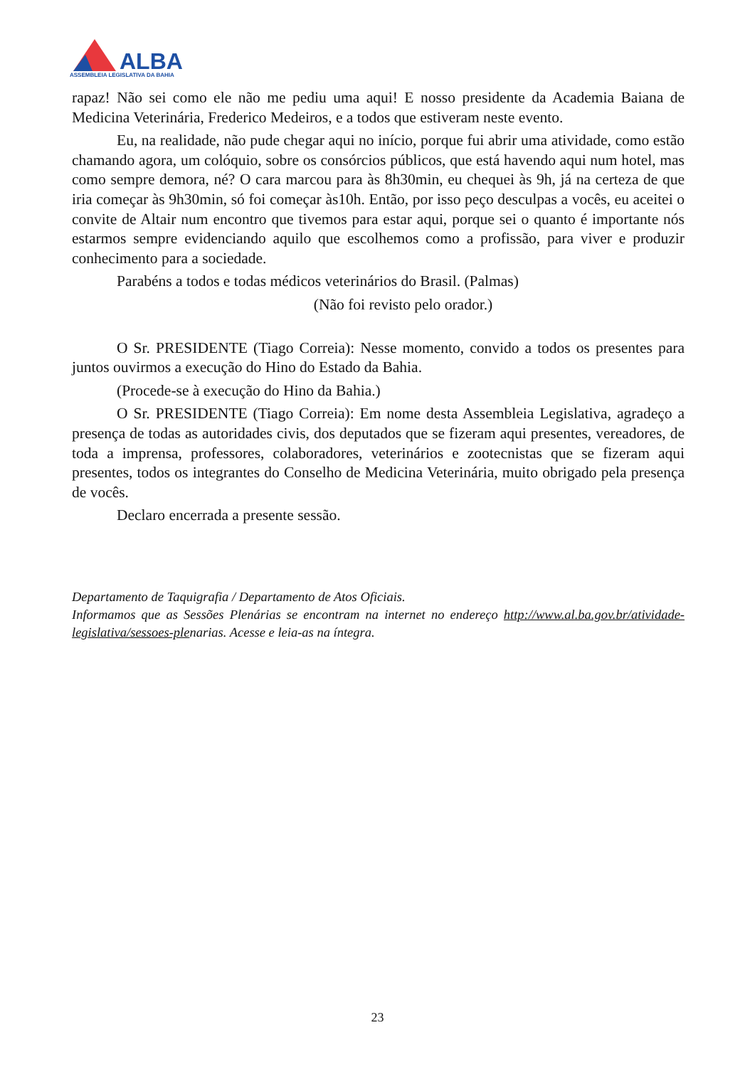ALBA
ASSEMBLEIA LEGISLATIVA DA BAHIA
rapaz! Não sei como ele não me pediu uma aqui! E nosso presidente da Academia Baiana de Medicina Veterinária, Frederico Medeiros, e a todos que estiveram neste evento.
Eu, na realidade, não pude chegar aqui no início, porque fui abrir uma atividade, como estão chamando agora, um colóquio, sobre os consórcios públicos, que está havendo aqui num hotel, mas como sempre demora, né? O cara marcou para às 8h30min, eu chequei às 9h, já na certeza de que iria começar às 9h30min, só foi começar às10h. Então, por isso peço desculpas a vocês, eu aceitei o convite de Altair num encontro que tivemos para estar aqui, porque sei o quanto é importante nós estarmos sempre evidenciando aquilo que escolhemos como a profissão, para viver e produzir conhecimento para a sociedade.
Parabéns a todos e todas médicos veterinários do Brasil. (Palmas)
(Não foi revisto pelo orador.)
O Sr. PRESIDENTE (Tiago Correia): Nesse momento, convido a todos os presentes para juntos ouvirmos a execução do Hino do Estado da Bahia.
(Procede-se à execução do Hino da Bahia.)
O Sr. PRESIDENTE (Tiago Correia): Em nome desta Assembleia Legislativa, agradeço a presença de todas as autoridades civis, dos deputados que se fizeram aqui presentes, vereadores, de toda a imprensa, professores, colaboradores, veterinários e zootecnistas que se fizeram aqui presentes, todos os integrantes do Conselho de Medicina Veterinária, muito obrigado pela presença de vocês.
Declaro encerrada a presente sessão.
Departamento de Taquigrafia / Departamento de Atos Oficiais.
Informamos que as Sessões Plenárias se encontram na internet no endereço http://www.al.ba.gov.br/atividade-legislativa/sessoes-plenarias. Acesse e leia-as na íntegra.
23